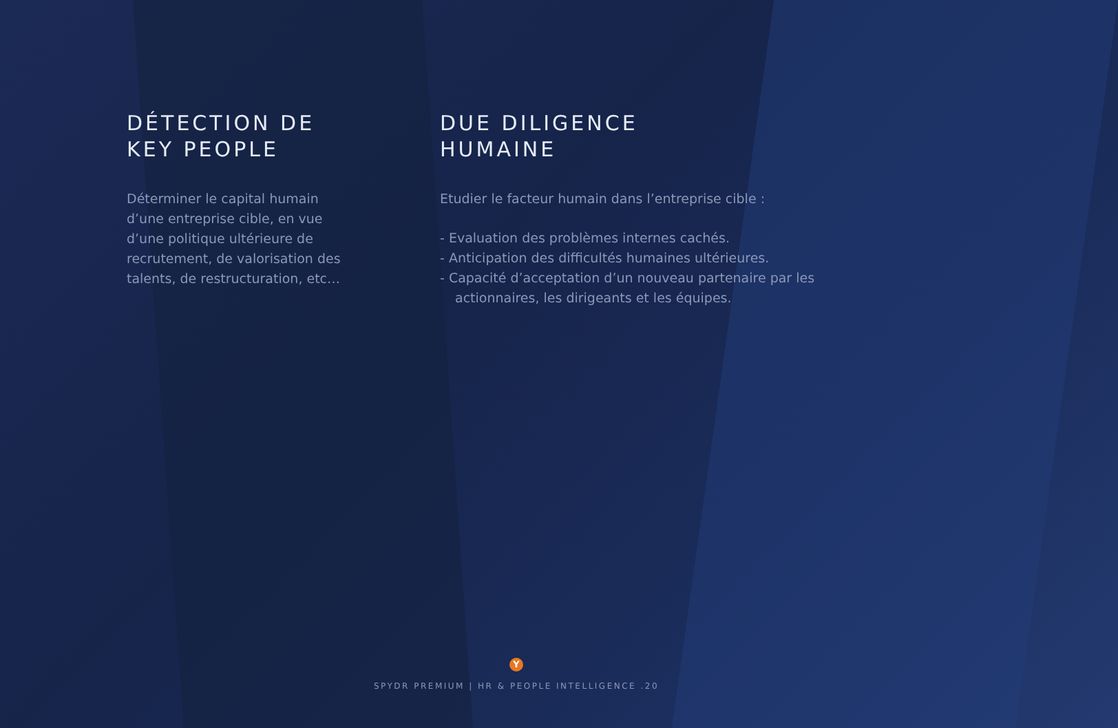DÉTECTION DE
KEY PEOPLE
Déterminer le capital humain
d’une entreprise cible, en vue
d’une politique ultérieure de
recrutement, de valorisation des
talents, de restructuration, etc…
DUE DILIGENCE
HUMAINE
Etudier le facteur humain dans l’entreprise cible :
- Evaluation des problèmes internes cachés.
- Anticipation des difficultés humaines ultérieures.
- Capacité d’acceptation d’un nouveau partenaire par les actionnaires, les dirigeants et les équipes.
Y
SPYDR PREMIUM | HR & PEOPLE INTELLIGENCE .20